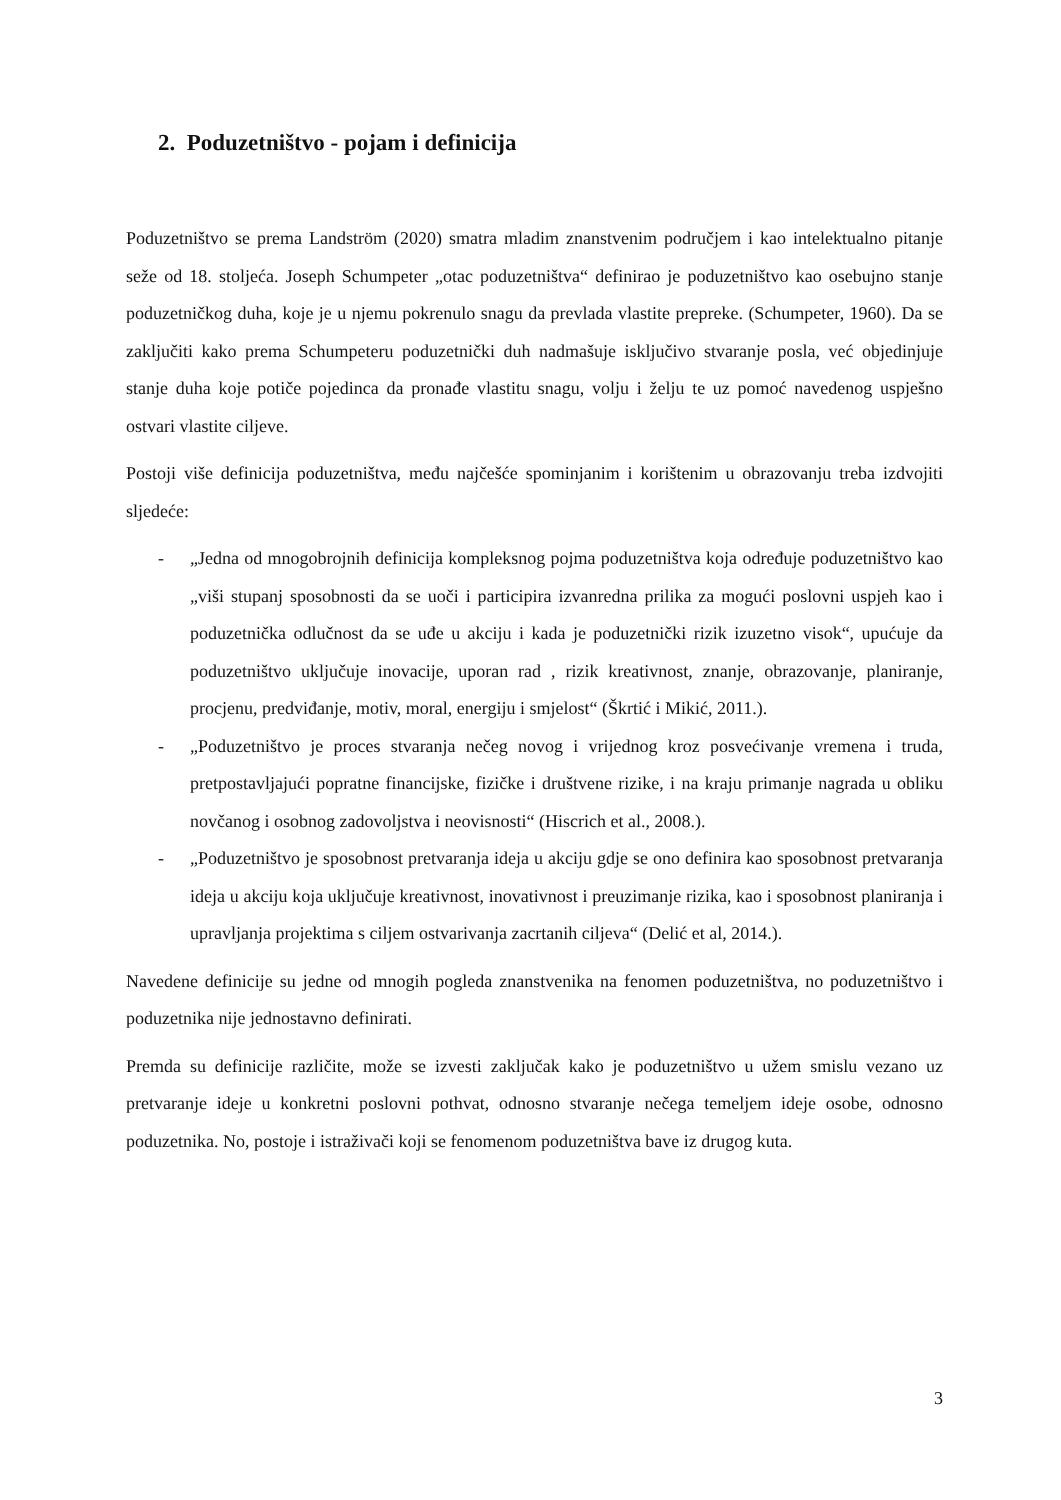2. Poduzetništvo - pojam i definicija
Poduzetništvo se prema Landström (2020) smatra mladim znanstvenim područjem i kao intelektualno pitanje seže od 18. stoljeća. Joseph Schumpeter „otac poduzetništva“ definirao je poduzetništvo kao osebujno stanje poduzetničkog duha, koje je u njemu pokrenulo snagu da prevlada vlastite prepreke. (Schumpeter, 1960). Da se zaključiti kako prema Schumpeteru poduzetnički duh nadmašuje isključivo stvaranje posla, već objedinjuje stanje duha koje potiče pojedinca da pronađe vlastitu snagu, volju i želju te uz pomoć navedenog uspješno ostvari vlastite ciljeve.
Postoji više definicija poduzetništva, među najčešće spominjanim i korištenim u obrazovanju treba izdvojiti sljedeće:
- „Jedna od mnogobrojnih definicija kompleksnog pojma poduzetništva koja određuje poduzetništvo kao „viši stupanj sposobnosti da se uoči i participira izvanredna prilika za mogući poslovni uspjeh kao i poduzetnička odlučnost da se uđe u akciju i kada je poduzetnički rizik izuzetno visok“, upućuje da poduzetništvo uključuje inovacije, uporan rad , rizik kreativnost, znanje, obrazovanje, planiranje, procjenu, predviđanje, motiv, moral, energiju i smjelost“ (Škrtić i Mikić, 2011.).
- „Poduzetništvo je proces stvaranja nečeg novog i vrijednog kroz posvećivanje vremena i truda, pretpostavljajući popratne financijske, fizičke i društvene rizike, i na kraju primanje nagrada u obliku novčanog i osobnog zadovoljstva i neovisnosti“ (Hiscrich et al., 2008.).
- „Poduzetništvo je sposobnost pretvaranja ideja u akciju gdje se ono definira kao sposobnost pretvaranja ideja u akciju koja uključuje kreativnost, inovativnost i preuzimanje rizika, kao i sposobnost planiranja i upravljanja projektima s ciljem ostvarivanja zacrtanih ciljeva“ (Delić et al, 2014.).
Navedene definicije su jedne od mnogih pogleda znanstvenika na fenomen poduzetništva, no poduzetništvo i poduzetnika nije jednostavno definirati.
Premda su definicije različite, može se izvesti zaključak kako je poduzetništvo u užem smislu vezano uz pretvaranje ideje u konkretni poslovni pothvat, odnosno stvaranje nečega temeljem ideje osobe, odnosno poduzetnika. No, postoje i istraživači koji se fenomenom poduzetništva bave iz drugog kuta.
3